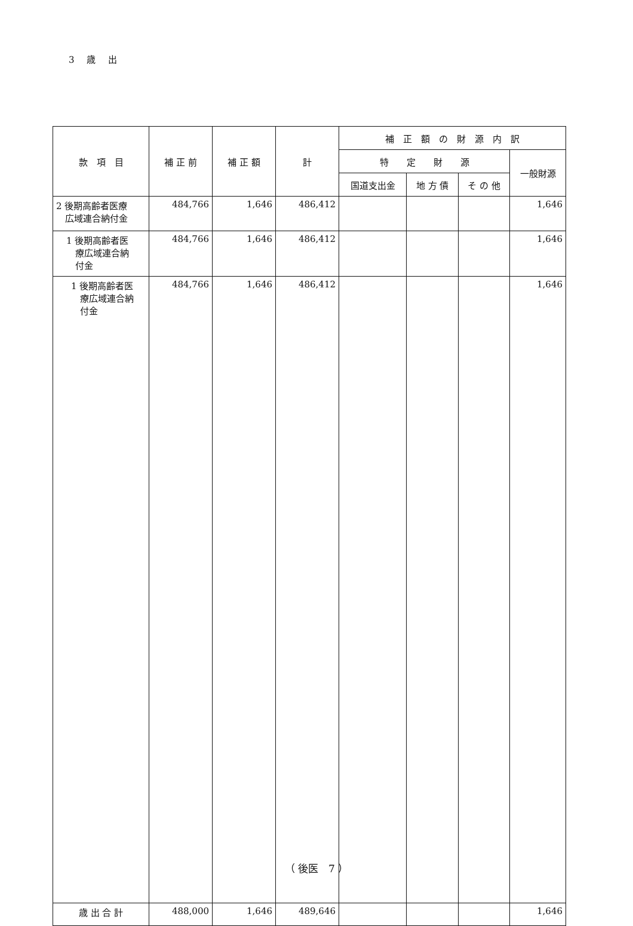3 歳 出
| 款 項 目 | 補 正 前 | 補 正 額 | 計 | 補 正 額 の 財 源 内 訳 | | | |
| --- | --- | --- | --- | --- | --- | --- | --- |
| | | | | 特 定 財 源 | | | 一般財源 |
| | | | | 国道支出金 | 地 方 債 | そ の 他 | |
| 2 後期高齢者医療 広域連合納付金 | 484,766 | 1,646 | 486,412 | | | | 1,646 |
| 1 後期高齢者医 療広域連合納 付金 | 484,766 | 1,646 | 486,412 | | | | 1,646 |
| 1 後期高齢者医 療広域連合納 付金 | 484,766 | 1,646 | 486,412 | | | | 1,646 |
| 歳 出 合 計 | 488,000 | 1,646 | 489,646 | | | | 1,646 |
（ 後医　7 ）